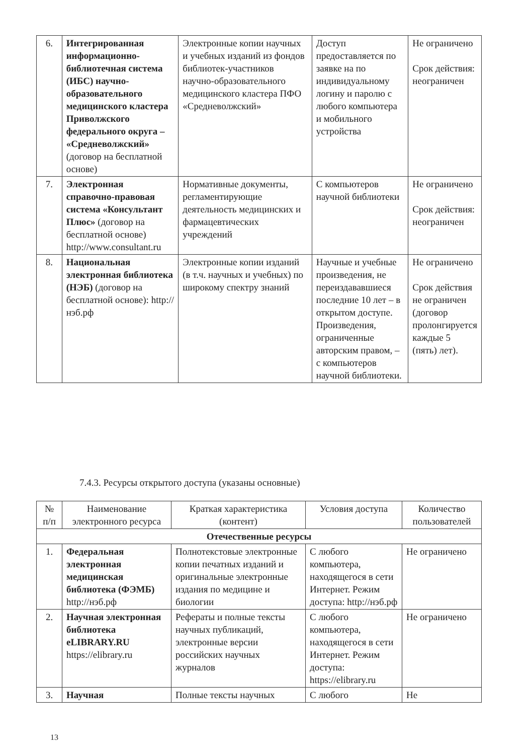| 6. | Интегрированная информационно-библиотечная система (ИБС) научно-образовательного медицинского кластера Приволжского федерального округа – «Средневолжский» (договор на бесплатной основе) | Электронные копии научных и учебных изданий из фондов библиотек-участников научно-образовательного медицинского кластера ПФО «Средневолжский» | Доступ предоставляется по заявке на по индивидуальному логину и паролю с любого компьютера и мобильного устройства | Не ограничено Срок действия: неограничен |
| 7. | Электронная справочно-правовая система «Консультант Плюс» (договор на бесплатной основе) http://www.consultant.ru | Нормативные документы, регламентирующие деятельность медицинских и фармацевтических учреждений | С компьютеров научной библиотеки | Не ограничено Срок действия: неограничен |
| 8. | Национальная электронная библиотека (НЭБ) (договор на бесплатной основе): http://нэб.рф | Электронные копии изданий (в т.ч. научных и учебных) по широкому спектру знаний | Научные и учебные произведения, не переиздававшиеся последние 10 лет – в открытом доступе. Произведения, ограниченные авторским правом, – с компьютеров научной библиотеки. | Не ограничено Срок действия не ограничен (договор пролонгируется каждые 5 (пять) лет). |
7.4.3. Ресурсы открытого доступа (указаны основные)
| № п/п | Наименование электронного ресурса | Краткая характеристика (контент) | Условия доступа | Количество пользователей |
| --- | --- | --- | --- | --- |
| Отечественные ресурсы | | | | |
| 1. | Федеральная электронная медицинская библиотека (ФЭМБ) http://нэб.рф | Полнотекстовые электронные копии печатных изданий и оригинальные электронные издания по медицине и биологии | С любого компьютера, находящегося в сети Интернет. Режим доступа: http://нэб.рф | Не ограничено |
| 2. | Научная электронная библиотека eLIBRARY.RU https://elibrary.ru | Рефераты и полные тексты научных публикаций, электронные версии российских научных журналов | С любого компьютера, находящегося в сети Интернет. Режим доступа: https://elibrary.ru | Не ограничено |
| 3. | Научная | Полные тексты научных | С любого | Не |
13